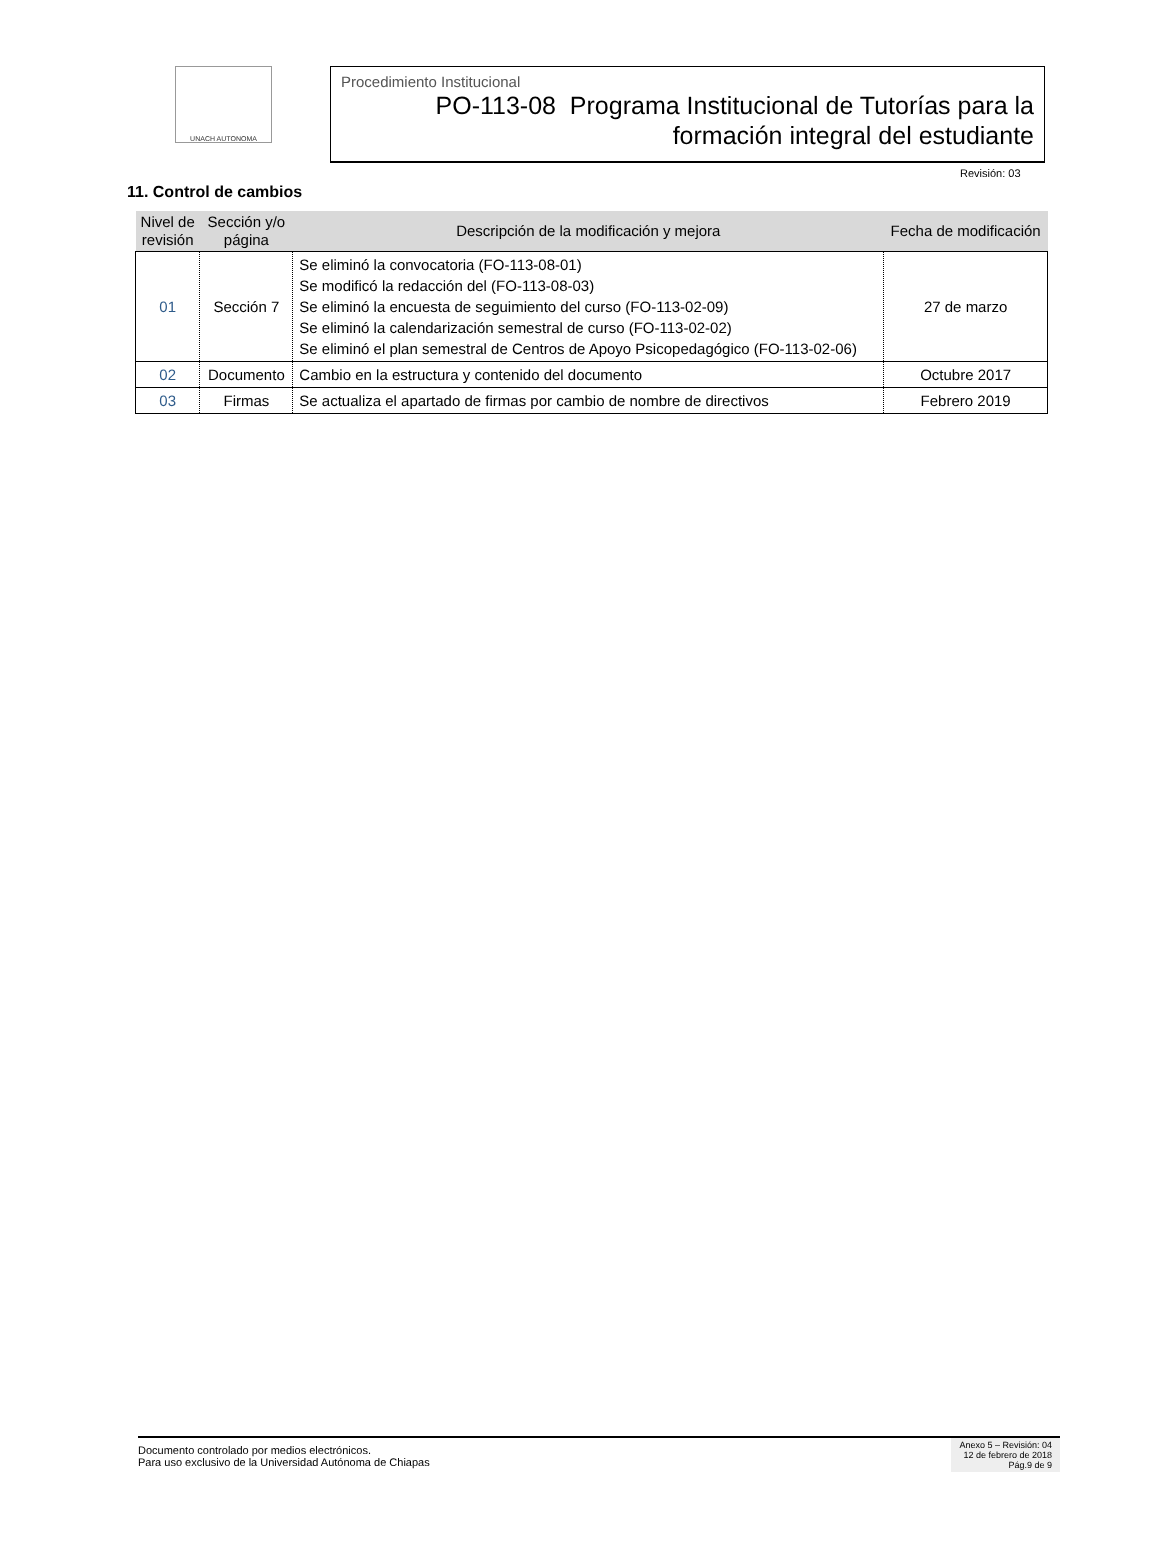UNACH AUTONOMA
Procedimiento Institucional
PO-113-08 Programa Institucional de Tutorías para la
formación integral del estudiante
Revisión: 03
11. Control de cambios
| Nivel de revisión | Sección y/o página | Descripción de la modificación y mejora | Fecha de modificación |
| --- | --- | --- | --- |
| 01 | Sección 7 | Se eliminó la convocatoria (FO-113-08-01) Se modificó la redacción del (FO-113-08-03) Se eliminó la encuesta de seguimiento del curso (FO-113-02-09) Se eliminó la calendarización semestral de curso (FO-113-02-02) Se eliminó el plan semestral de Centros de Apoyo Psicopedagógico (FO-113-02-06) | 27 de marzo |
| 02 | Documento | Cambio en la estructura y contenido del documento | Octubre 2017 |
| 03 | Firmas | Se actualiza el apartado de firmas por cambio de nombre de directivos | Febrero 2019 |
Documento controlado por medios electrónicos.
Para uso exclusivo de la Universidad Autónoma de Chiapas
Anexo 5 – Revisión: 04
12 de febrero de 2018
Pág.9 de 9